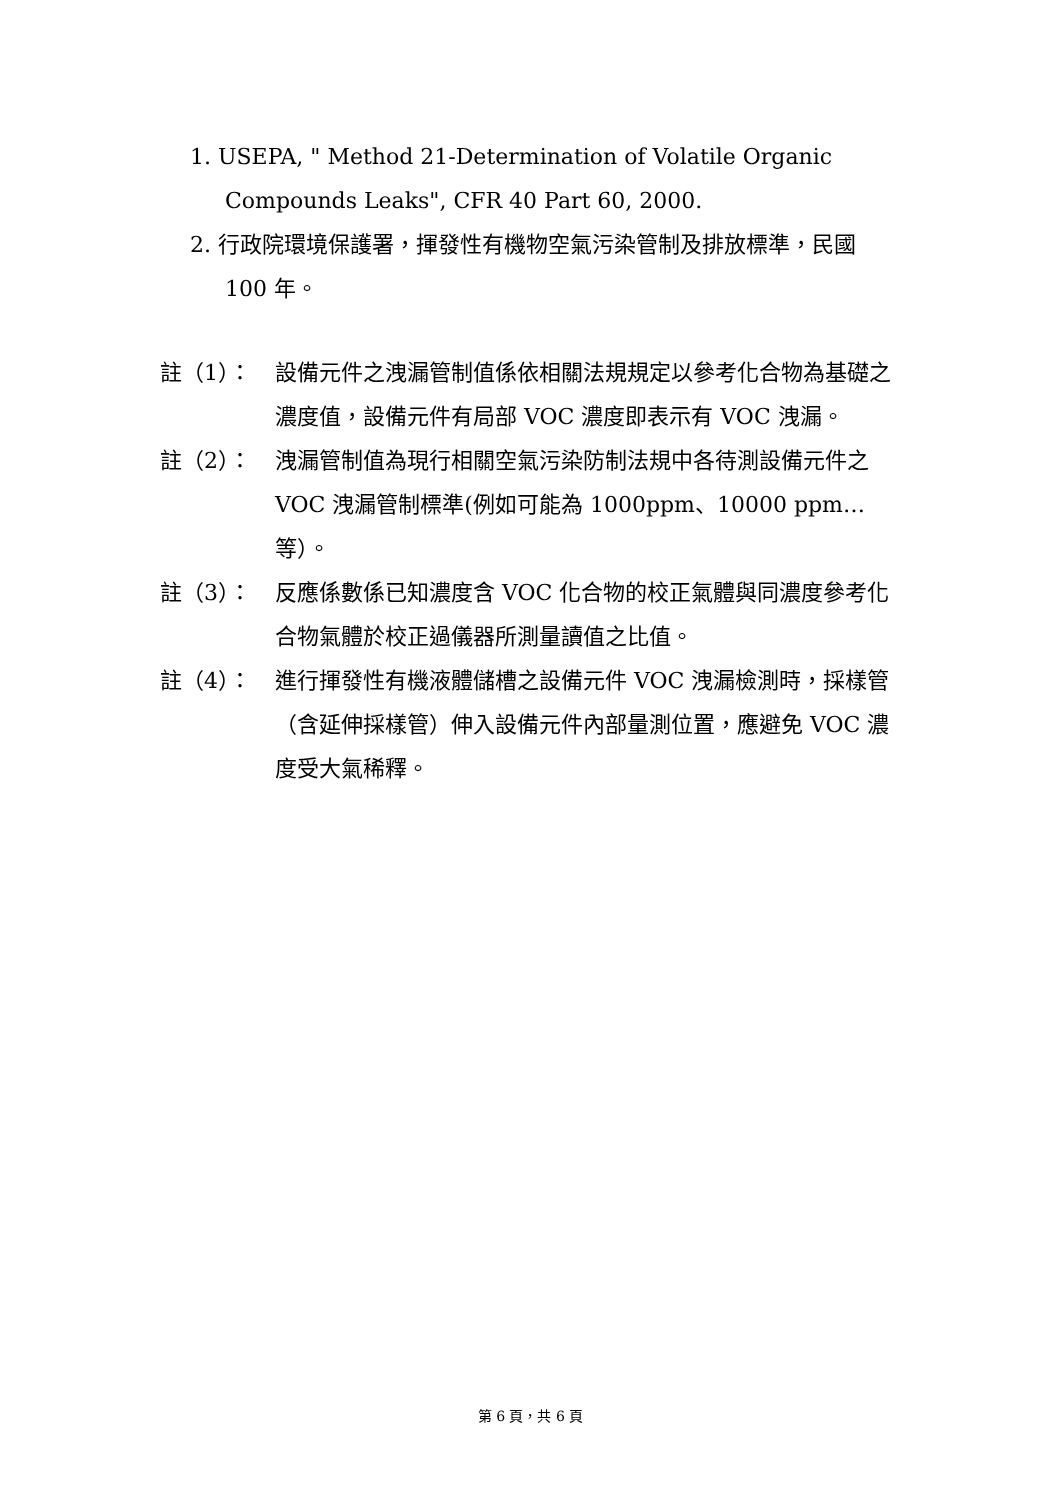1. USEPA, " Method 21-Determination of Volatile Organic Compounds Leaks", CFR 40 Part 60, 2000.
2. 行政院環境保護署，揮發性有機物空氣污染管制及排放標準，民國 100 年。
註（1）： 設備元件之洩漏管制值係依相關法規規定以參考化合物為基礎之濃度值，設備元件有局部 VOC 濃度即表示有 VOC 洩漏。
註（2）： 洩漏管制值為現行相關空氣污染防制法規中各待測設備元件之 VOC 洩漏管制標準(例如可能為 1000ppm、10000 ppm…等）。
註（3）： 反應係數係已知濃度含 VOC 化合物的校正氣體與同濃度參考化合物氣體於校正過儀器所測量讀值之比值。
註（4）： 進行揮發性有機液體儲槽之設備元件 VOC 洩漏檢測時，採樣管（含延伸採樣管）伸入設備元件內部量測位置，應避免 VOC 濃度受大氣稀釋。
第 6 頁，共 6 頁